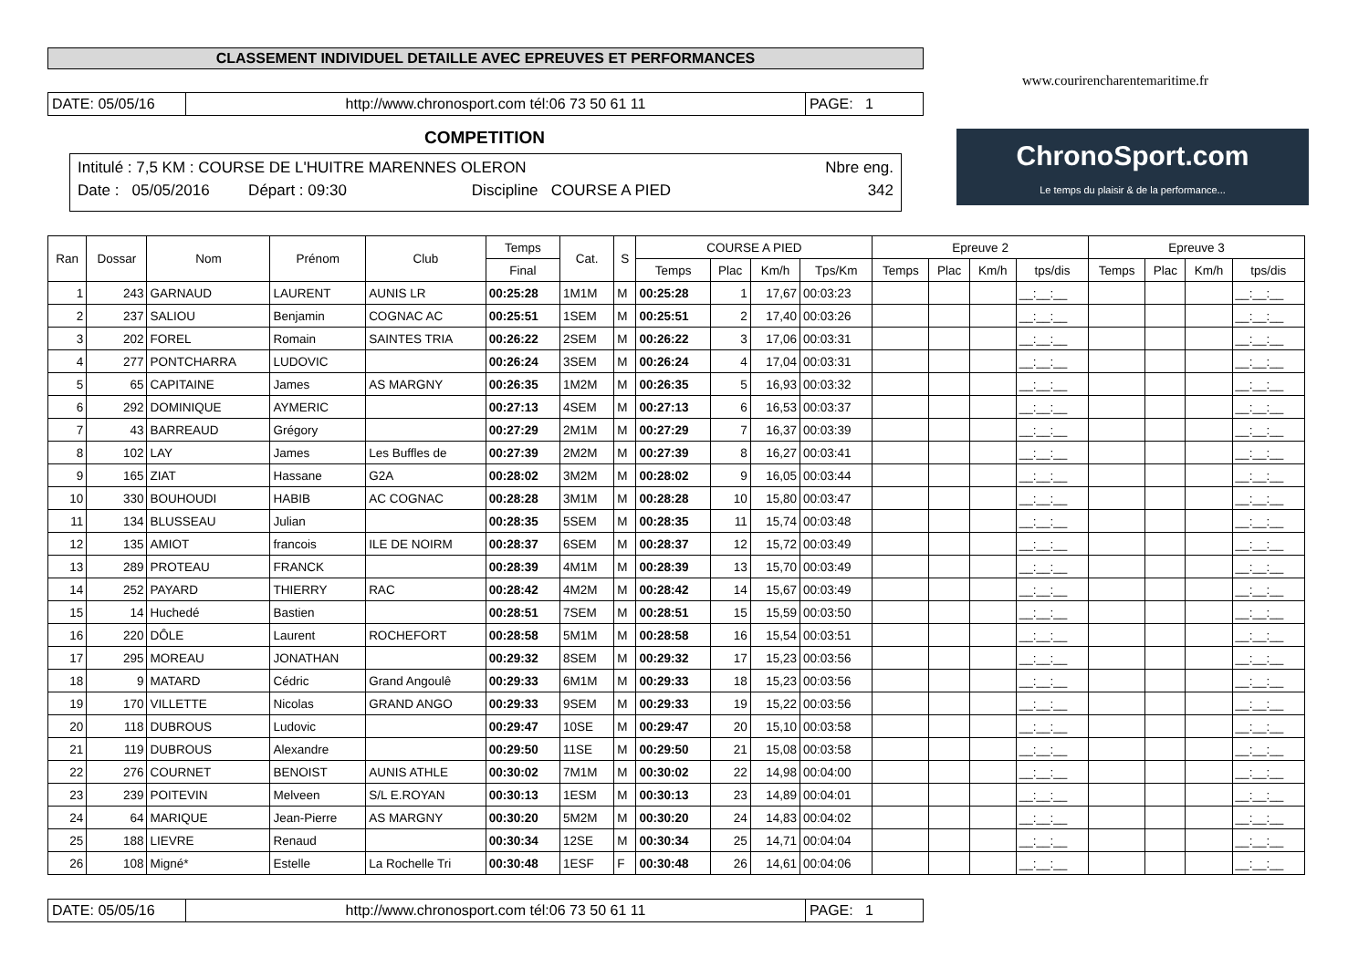CLASSEMENT INDIVIDUEL DETAILLE AVEC EPREUVES ET PERFORMANCES
www.courirencharentemaritime.fr
DATE: 05/05/16 http://www.chronosport.com tél:06 73 50 61 11 PAGE: 1
COMPETITION
ChronoSport.com
Le temps du plaisir & de la performance...
Intitulé : 7,5 KM : COURSE DE L'HUITRE MARENNES OLERON Nbre eng.
Date : 05/05/2016 Départ : 09:30 Discipline COURSE A PIED 342
| Ran | Dossar | Nom | Prénom | Club | Temps | Cat. | S | COURSE A PIED | | | | Epreuve 2 | | | | Epreuve 3 | | | |
| --- | --- | --- | --- | --- | --- | --- | --- | --- | --- | --- | --- | --- | --- | --- | --- | --- | --- | --- | --- |
| | | | | | Final | | | Temps | Plac | Km/h | Tps/Km | Temps | Plac | Km/h | tps/dis | Temps | Plac | Km/h | tps/dis |
| 1 | 243 | GARNAUD | LAURENT | AUNIS LR | 00:25:28 | 1M1M | M | 00:25:28 | 1 | 17,67 | 00:03:23 | | | | __:__:__ | | | | __:__:__ |
| 2 | 237 | SALIOU | Benjamin | COGNAC AC | 00:25:51 | 1SEM | M | 00:25:51 | 2 | 17,40 | 00:03:26 | | | | __:__:__ | | | | __:__:__ |
| 3 | 202 | FOREL | Romain | SAINTES TRIA | 00:26:22 | 2SEM | M | 00:26:22 | 3 | 17,06 | 00:03:31 | | | | __:__:__ | | | | __:__:__ |
| 4 | 277 | PONTCHARRA | LUDOVIC | | 00:26:24 | 3SEM | M | 00:26:24 | 4 | 17,04 | 00:03:31 | | | | __:__:__ | | | | __:__:__ |
| 5 | 65 | CAPITAINE | James | AS MARGNY | 00:26:35 | 1M2M | M | 00:26:35 | 5 | 16,93 | 00:03:32 | | | | __:__:__ | | | | __:__:__ |
| 6 | 292 | DOMINIQUE | AYMERIC | | 00:27:13 | 4SEM | M | 00:27:13 | 6 | 16,53 | 00:03:37 | | | | __:__:__ | | | | __:__:__ |
| 7 | 43 | BARREAUD | Grégory | | 00:27:29 | 2M1M | M | 00:27:29 | 7 | 16,37 | 00:03:39 | | | | __:__:__ | | | | __:__:__ |
| 8 | 102 | LAY | James | Les Buffles de | 00:27:39 | 2M2M | M | 00:27:39 | 8 | 16,27 | 00:03:41 | | | | __:__:__ | | | | __:__:__ |
| 9 | 165 | ZIAT | Hassane | G2A | 00:28:02 | 3M2M | M | 00:28:02 | 9 | 16,05 | 00:03:44 | | | | __:__:__ | | | | __:__:__ |
| 10 | 330 | BOUHOUDI | HABIB | AC COGNAC | 00:28:28 | 3M1M | M | 00:28:28 | 10 | 15,80 | 00:03:47 | | | | __:__:__ | | | | __:__:__ |
| 11 | 134 | BLUSSEAU | Julian | | 00:28:35 | 5SEM | M | 00:28:35 | 11 | 15,74 | 00:03:48 | | | | __:__:__ | | | | __:__:__ |
| 12 | 135 | AMIOT | francois | ILE DE NOIRM | 00:28:37 | 6SEM | M | 00:28:37 | 12 | 15,72 | 00:03:49 | | | | __:__:__ | | | | __:__:__ |
| 13 | 289 | PROTEAU | FRANCK | | 00:28:39 | 4M1M | M | 00:28:39 | 13 | 15,70 | 00:03:49 | | | | __:__:__ | | | | __:__:__ |
| 14 | 252 | PAYARD | THIERRY | RAC | 00:28:42 | 4M2M | M | 00:28:42 | 14 | 15,67 | 00:03:49 | | | | __:__:__ | | | | __:__:__ |
| 15 | 14 | Huchedé | Bastien | | 00:28:51 | 7SEM | M | 00:28:51 | 15 | 15,59 | 00:03:50 | | | | __:__:__ | | | | __:__:__ |
| 16 | 220 | DÔLE | Laurent | ROCHEFORT | 00:28:58 | 5M1M | M | 00:28:58 | 16 | 15,54 | 00:03:51 | | | | __:__:__ | | | | __:__:__ |
| 17 | 295 | MOREAU | JONATHAN | | 00:29:32 | 8SEM | M | 00:29:32 | 17 | 15,23 | 00:03:56 | | | | __:__:__ | | | | __:__:__ |
| 18 | 9 | MATARD | Cédric | Grand Angoulê | 00:29:33 | 6M1M | M | 00:29:33 | 18 | 15,23 | 00:03:56 | | | | __:__:__ | | | | __:__:__ |
| 19 | 170 | VILLETTE | Nicolas | GRAND ANGO | 00:29:33 | 9SEM | M | 00:29:33 | 19 | 15,22 | 00:03:56 | | | | __:__:__ | | | | __:__:__ |
| 20 | 118 | DUBROUS | Ludovic | | 00:29:47 | 10SE | M | 00:29:47 | 20 | 15,10 | 00:03:58 | | | | __:__:__ | | | | __:__:__ |
| 21 | 119 | DUBROUS | Alexandre | | 00:29:50 | 11SE | M | 00:29:50 | 21 | 15,08 | 00:03:58 | | | | __:__:__ | | | | __:__:__ |
| 22 | 276 | COURNET | BENOIST | AUNIS ATHLE | 00:30:02 | 7M1M | M | 00:30:02 | 22 | 14,98 | 00:04:00 | | | | __:__:__ | | | | __:__:__ |
| 23 | 239 | POITEVIN | Melveen | S/L E.ROYAN | 00:30:13 | 1ESM | M | 00:30:13 | 23 | 14,89 | 00:04:01 | | | | __:__:__ | | | | __:__:__ |
| 24 | 64 | MARIQUE | Jean-Pierre | AS MARGNY | 00:30:20 | 5M2M | M | 00:30:20 | 24 | 14,83 | 00:04:02 | | | | __:__:__ | | | | __:__:__ |
| 25 | 188 | LIEVRE | Renaud | | 00:30:34 | 12SE | M | 00:30:34 | 25 | 14,71 | 00:04:04 | | | | __:__:__ | | | | __:__:__ |
| 26 | 108 | Migné* | Estelle | La Rochelle Tri | 00:30:48 | 1ESF | F | 00:30:48 | 26 | 14,61 | 00:04:06 | | | | __:__:__ | | | | __:__:__ |
DATE: 05/05/16 http://www.chronosport.com tél:06 73 50 61 11 PAGE: 1